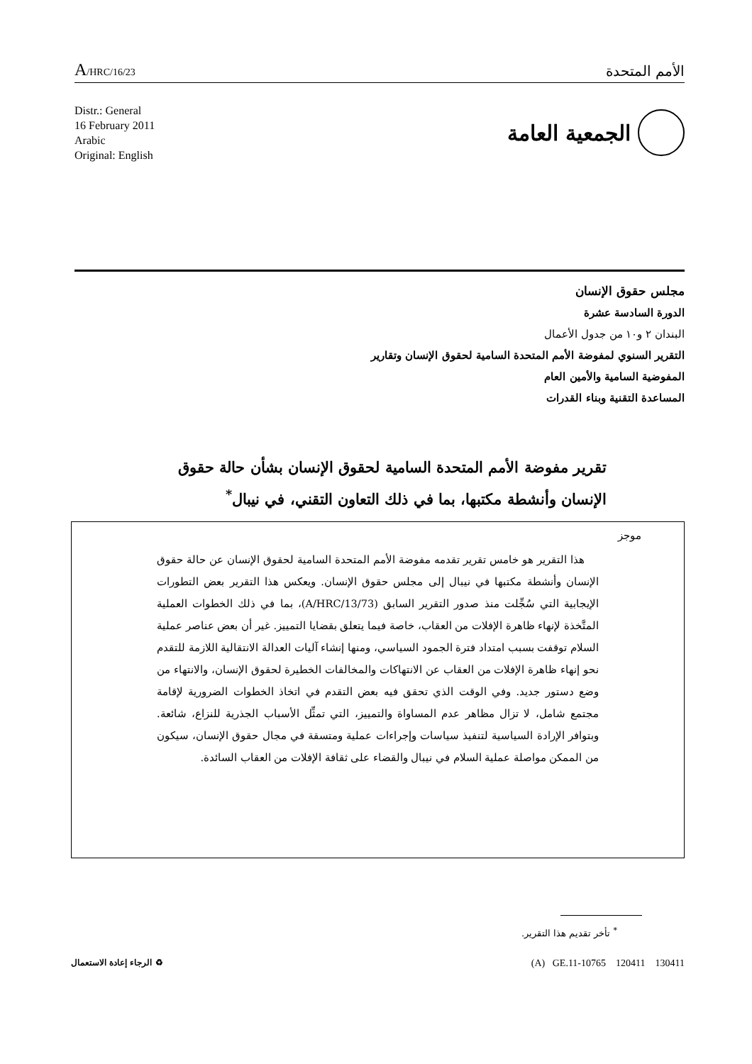A/HRC/16/23
الأمم المتحدة
Distr.: General
16 February 2011
Arabic
Original: English
الجمعية العامة
مجلس حقوق الإنسان
الدورة السادسة عشرة
البندان ٢ و١٠ من جدول الأعمال
التقرير السنوي لمفوضة الأمم المتحدة السامية لحقوق الإنسان وتقارير
المفوضية السامية والأمين العام
المساعدة التقنية وبناء القدرات
تقرير مفوضة الأمم المتحدة السامية لحقوق الإنسان بشأن حالة حقوق الإنسان وأنشطة مكتبها، بما في ذلك التعاون التقني، في نيبال<sup>*</sup>
موجز
هذا التقرير هو خامس تقرير تقدمه مفوضة الأمم المتحدة السامية لحقوق الإنسان عن حالة حقوق الإنسان وأنشطة مكتبها في نيبال إلى مجلس حقوق الإنسان. ويعكس هذا التقرير بعض التطورات الإيجابية التي سُجِّلت منذ صدور التقرير السابق (A/HRC/13/73)، بما في ذلك الخطوات العملية المتَّخذة لإنهاء ظاهرة الإفلات من العقاب، خاصة فيما يتعلق بقضايا التمييز. غير أن بعض عناصر عملية السلام توقفت بسبب امتداد فترة الجمود السياسي، ومنها إنشاء آليات العدالة الانتقالية اللازمة للتقدم نحو إنهاء ظاهرة الإفلات من العقاب عن الانتهاكات والمخالفات الخطيرة لحقوق الإنسان، والانتهاء من وضع دستور جديد. وفي الوقت الذي تحقق فيه بعض التقدم في اتخاذ الخطوات الضرورية لإقامة مجتمع شامل، لا تزال مظاهر عدم المساواة والتمييز، التي تمثِّل الأسباب الجذرية للنزاع، شائعة. وبتوافر الإرادة السياسية لتنفيذ سياسات وإجراءات عملية ومتسقة في مجال حقوق الإنسان، سيكون من الممكن مواصلة عملية السلام في نيبال والقضاء على ثقافة الإفلات من العقاب السائدة.
<sup>*</sup> تأخر تقديم هذا التقرير.
(A) GE.11-10765 120411 130411
♻ الرجاء إعادة الاستعمال